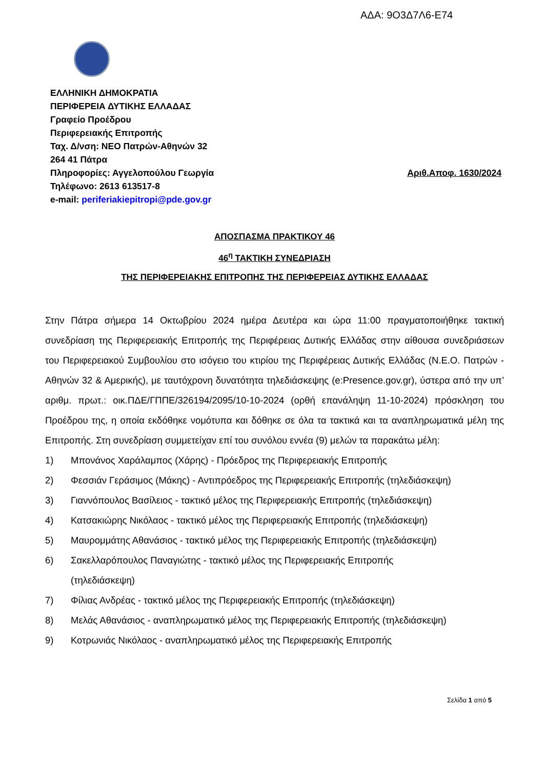ΑΔΑ: 9Ο3Δ7Λ6-Ε74
ΕΛΛΗΝΙΚΗ ΔΗΜΟΚΡΑΤΙΑ
ΠΕΡΙΦΕΡΕΙΑ ΔΥΤΙΚΗΣ ΕΛΛΑΔΑΣ
Γραφείο Προέδρου
Περιφερειακής Επιτροπής
Ταχ. Δ/νση: ΝΕΟ Πατρών-Αθηνών 32
264 41 Πάτρα
Πληροφορίες: Αγγελοπούλου Γεωργία Αριθ.Αποφ. 1630/2024
Τηλέφωνο: 2613 613517-8
e-mail: periferiakiepitropi@pde.gov.gr
ΑΠΟΣΠΑΣΜΑ ΠΡΑΚΤΙΚΟΥ 46
46<sup>η</sup> ΤΑΚΤΙΚΗ ΣΥΝΕΔΡΙΑΣΗ
ΤΗΣ ΠΕΡΙΦΕΡΕΙΑΚΗΣ ΕΠΙΤΡΟΠΗΣ ΤΗΣ ΠΕΡΙΦΕΡΕΙΑΣ ΔΥΤΙΚΗΣ ΕΛΛΑΔΑΣ
Στην Πάτρα σήμερα 14 Οκτωβρίου 2024 ημέρα Δευτέρα και ώρα 11:00 πραγματοποιήθηκε τακτική συνεδρίαση της Περιφερειακής Επιτροπής της Περιφέρειας Δυτικής Ελλάδας στην αίθουσα συνεδριάσεων του Περιφερειακού Συμβουλίου στο ισόγειο του κτιρίου της Περιφέρειας Δυτικής Ελλάδας (Ν.Ε.Ο. Πατρών - Αθηνών 32 & Αμερικής), με ταυτόχρονη δυνατότητα τηλεδιάσκεψης (e:Presence.gov.gr), ύστερα από την υπ’ αριθμ. πρωτ.: οικ.ΠΔΕ/ΓΠΠΕ/326194/2095/10-10-2024 (ορθή επανάληψη 11-10-2024) πρόσκληση του Προέδρου της, η οποία εκδόθηκε νομότυπα και δόθηκε σε όλα τα τακτικά και τα αναπληρωματικά μέλη της Επιτροπής. Στη συνεδρίαση συμμετείχαν επί του συνόλου εννέα (9) μελών τα παρακάτω μέλη:
1) Μπονάνος Χαράλαμπος (Χάρης) - Πρόεδρος της Περιφερειακής Επιτροπής
2) Φεσσιάν Γεράσιμος (Μάκης) - Αντιπρόεδρος της Περιφερειακής Επιτροπής (τηλεδιάσκεψη)
3) Γιαννόπουλος Βασίλειος - τακτικό μέλος της Περιφερειακής Επιτροπής (τηλεδιάσκεψη)
4) Κατσακιώρης Νικόλαος - τακτικό μέλος της Περιφερειακής Επιτροπής (τηλεδιάσκεψη)
5) Μαυρομμάτης Αθανάσιος - τακτικό μέλος της Περιφερειακής Επιτροπής (τηλεδιάσκεψη)
6) Σακελλαρόπουλος Παναγιώτης - τακτικό μέλος της Περιφερειακής Επιτροπής
(τηλεδιάσκεψη)
7) Φίλιας Ανδρέας - τακτικό μέλος της Περιφερειακής Επιτροπής (τηλεδιάσκεψη)
8) Μελάς Αθανάσιος - αναπληρωματικό μέλος της Περιφερειακής Επιτροπής (τηλεδιάσκεψη)
9) Κοτρωνιάς Νικόλαος - αναπληρωματικό μέλος της Περιφερειακής Επιτροπής
Σελίδα 1 από 5